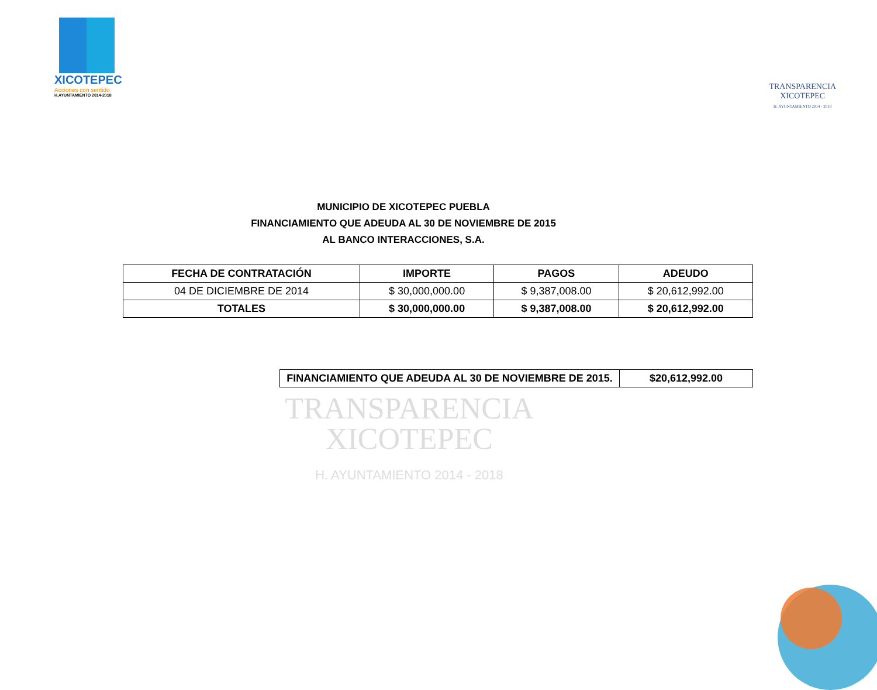XICOTEPEC
Acciones con sentido
H.AYUNTAMIENTO 2014-2018
TRANSPARENCIA
XICOTEPEC
H. AYUNTAMIENTO 2014 - 2018
MUNICIPIO DE XICOTEPEC PUEBLA
FINANCIAMIENTO QUE ADEUDA AL 30 DE NOVIEMBRE DE 2015
AL BANCO INTERACCIONES, S.A.
| FECHA DE CONTRATACIÓN | IMPORTE | PAGOS | ADEUDO |
| --- | --- | --- | --- |
| 04 DE DICIEMBRE DE 2014 | $ 30,000,000.00 | $ 9,387,008.00 | $ 20,612,992.00 |
| TOTALES | $ 30,000,000.00 | $ 9,387,008.00 | $ 20,612,992.00 |
| FINANCIAMIENTO QUE ADEUDA AL 30 DE NOVIEMBRE DE 2015. | $20,612,992.00 |
| --- | --- |
TRANSPARENCIA
XICOTEPEC
H. AYUNTAMIENTO 2014 - 2018